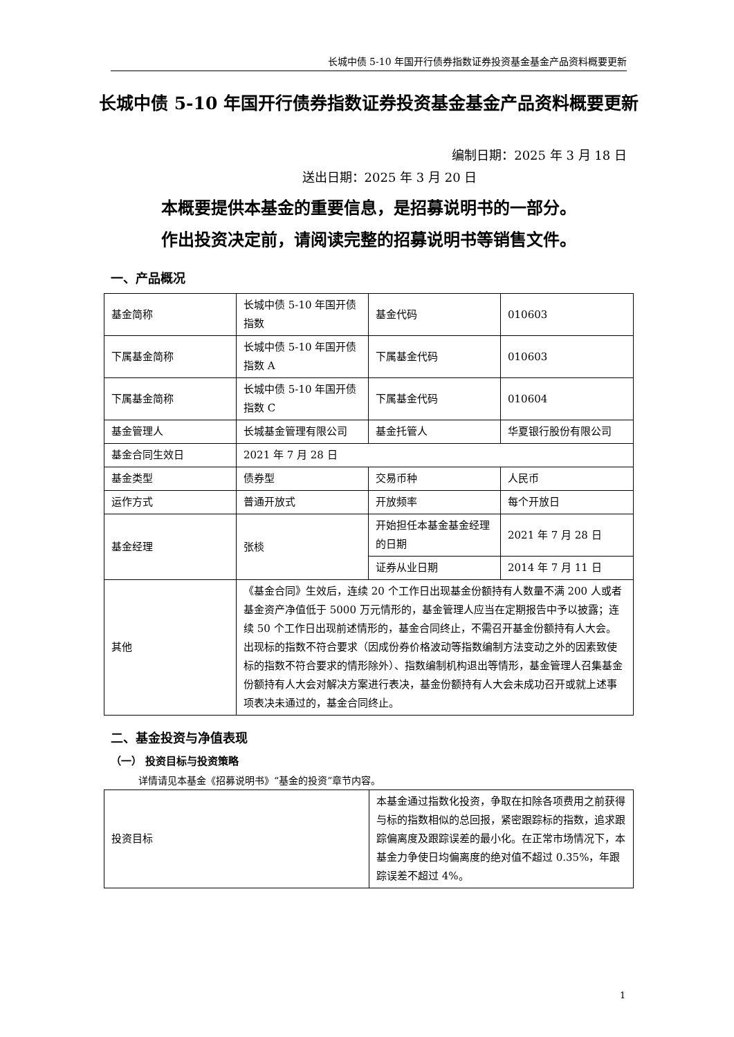长城中债 5-10 年国开行债券指数证券投资基金基金产品资料概要更新
长城中债 5-10 年国开行债券指数证券投资基金基金产品资料概要更新
编制日期：2025 年 3 月 18 日
送出日期：2025 年 3 月 20 日
本概要提供本基金的重要信息，是招募说明书的一部分。
作出投资决定前，请阅读完整的招募说明书等销售文件。
一、产品概况
| 基金简称 | 长城中债 5-10 年国开债指数 | 基金代码 | 010603 |
| 下属基金简称 | 长城中债 5-10 年国开债指数 A | 下属基金代码 | 010603 |
| 下属基金简称 | 长城中债 5-10 年国开债指数 C | 下属基金代码 | 010604 |
| 基金管理人 | 长城基金管理有限公司 | 基金托管人 | 华夏银行股份有限公司 |
| 基金合同生效日 | 2021 年 7 月 28 日 | | |
| 基金类型 | 债券型 | 交易币种 | 人民币 |
| 运作方式 | 普通开放式 | 开放频率 | 每个开放日 |
| 基金经理 | 张棪 | 开始担任本基金基金经理的日期 | 2021 年 7 月 28 日 |
| | | 证券从业日期 | 2014 年 7 月 11 日 |
| 其他 | 《基金合同》生效后，连续 20 个工作日出现基金份额持有人数量不满 200 人或者基金资产净值低于 5000 万元情形的，基金管理人应当在定期报告中予以披露；连续 50 个工作日出现前述情形的，基金合同终止，不需召开基金份额持有人大会。出现标的指数不符合要求（因成份券价格波动等指数编制方法变动之外的因素致使标的指数不符合要求的情形除外）、指数编制机构退出等情形，基金管理人召集基金份额持有人大会对解决方案进行表决，基金份额持有人大会未成功召开或就上述事项表决未通过的，基金合同终止。 | | |
二、基金投资与净值表现
（一） 投资目标与投资策略
详情请见本基金《招募说明书》“基金的投资”章节内容。
| 投资目标 | 本基金通过指数化投资，争取在扣除各项费用之前获得与标的指数相似的总回报，紧密跟踪标的指数，追求跟踪偏离度及跟踪误差的最小化。在正常市场情况下，本基金力争使日均偏离度的绝对值不超过 0.35%，年跟踪误差不超过 4%。 |
1